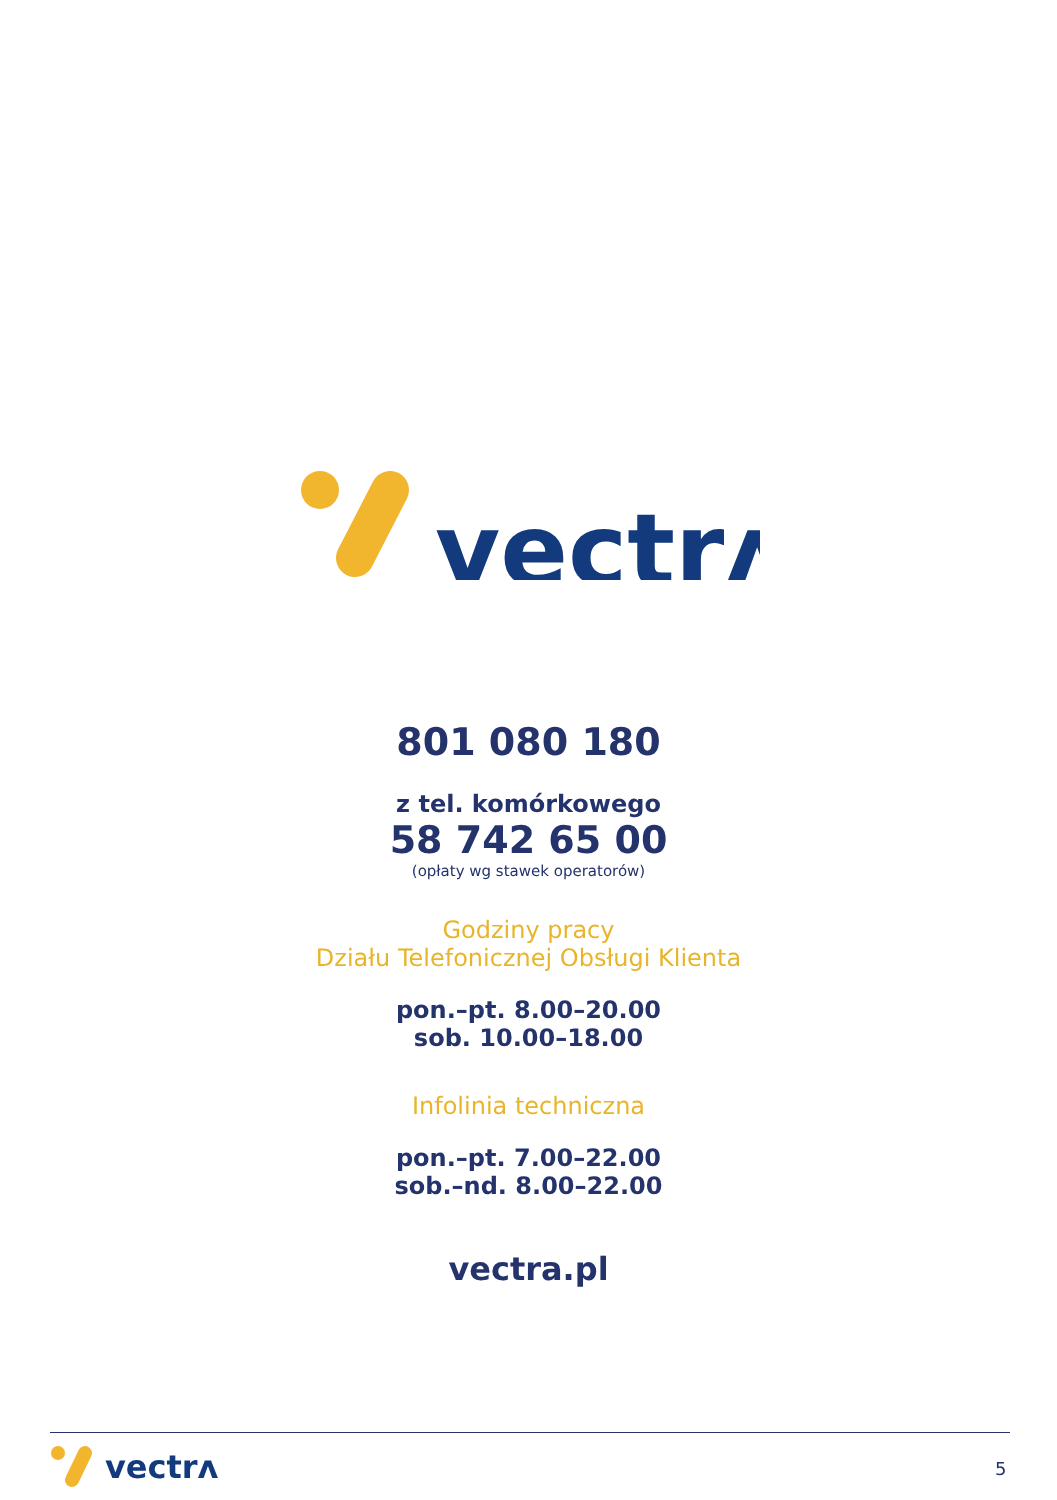vectrʌ
801 080 180
z tel. komórkowego
58 742 65 00
(opłaty wg stawek operatorów)
Godziny pracy
Działu Telefonicznej Obsługi Klienta
pon.–pt. 8.00–20.00
sob. 10.00–18.00
Infolinia techniczna
pon.–pt. 7.00–22.00
sob.–nd. 8.00–22.00
vectra.pl
vectrʌ
5